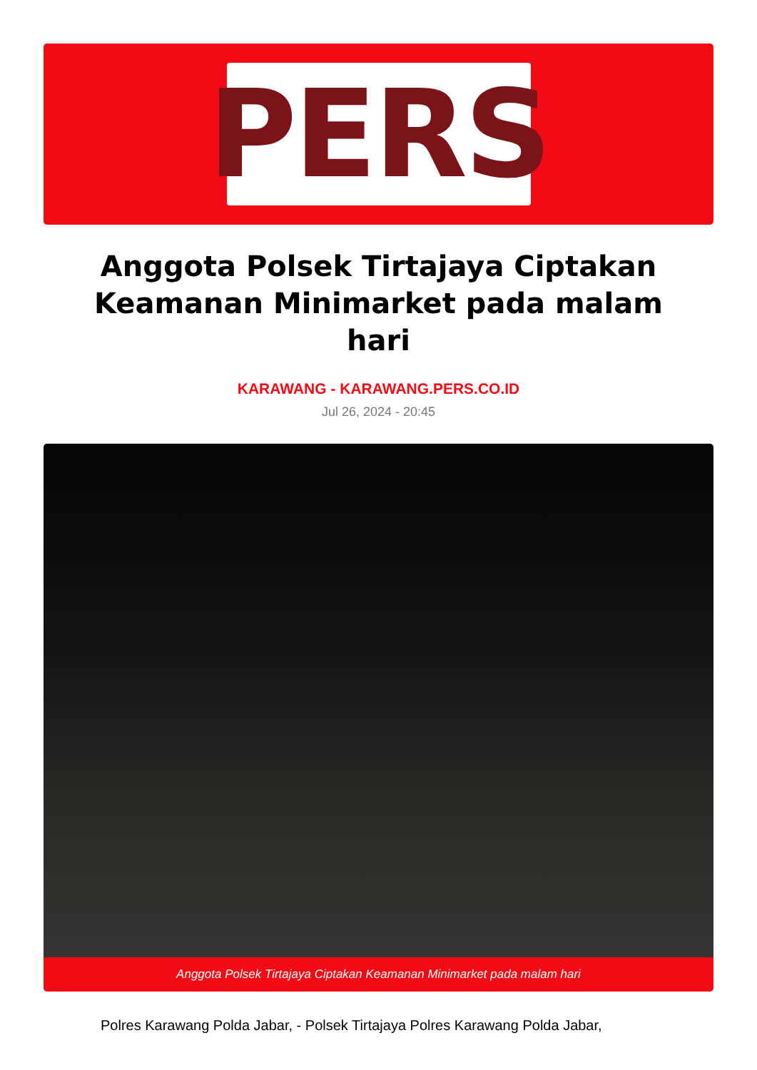PERS
Anggota Polsek Tirtajaya Ciptakan Keamanan Minimarket pada malam hari
KARAWANG - KARAWANG.PERS.CO.ID
Jul 26, 2024 - 20:45
Anggota Polsek Tirtajaya Ciptakan Keamanan Minimarket pada malam hari
Polres Karawang Polda Jabar, - Polsek Tirtajaya Polres Karawang Polda Jabar,